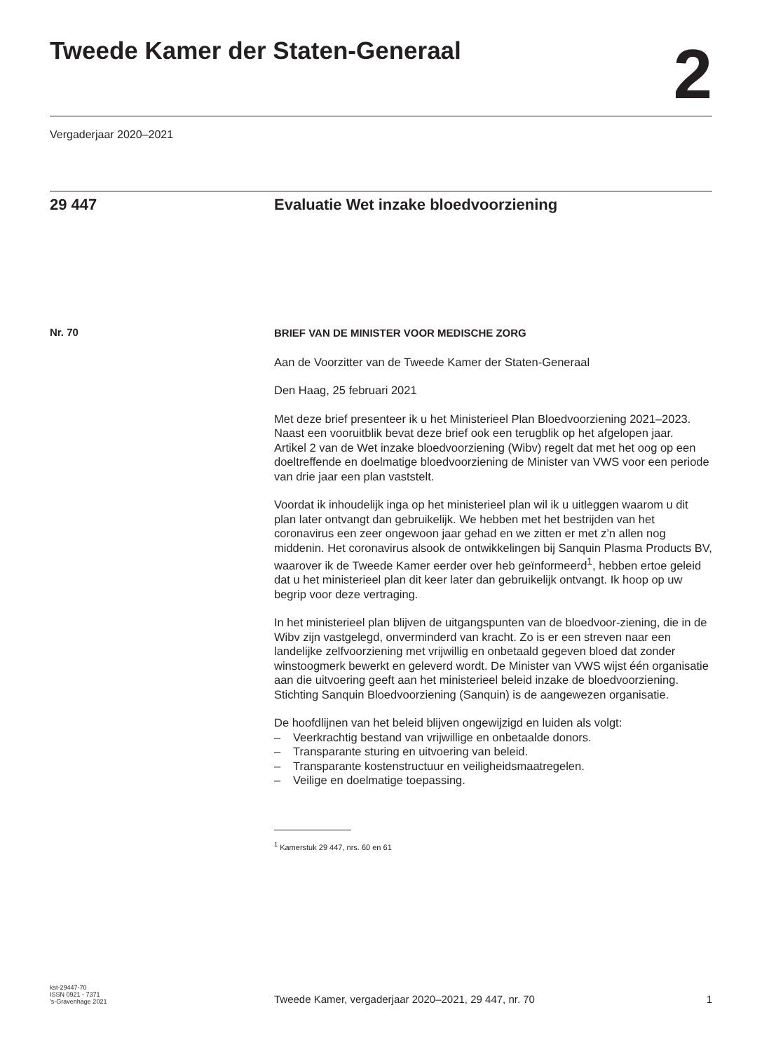Tweede Kamer der Staten-Generaal
2
Vergaderjaar 2020–2021
29 447 Evaluatie Wet inzake bloedvoorziening
Nr. 70
BRIEF VAN DE MINISTER VOOR MEDISCHE ZORG
Aan de Voorzitter van de Tweede Kamer der Staten-Generaal
Den Haag, 25 februari 2021
Met deze brief presenteer ik u het Ministerieel Plan Bloedvoorziening 2021–2023. Naast een vooruitblik bevat deze brief ook een terugblik op het afgelopen jaar.
Artikel 2 van de Wet inzake bloedvoorziening (Wibv) regelt dat met het oog op een doeltreffende en doelmatige bloedvoorziening de Minister van VWS voor een periode van drie jaar een plan vaststelt.
Voordat ik inhoudelijk inga op het ministerieel plan wil ik u uitleggen waarom u dit plan later ontvangt dan gebruikelijk. We hebben met het bestrijden van het coronavirus een zeer ongewoon jaar gehad en we zitten er met z’n allen nog middenin. Het coronavirus alsook de ontwikkelingen bij Sanquin Plasma Products BV, waarover ik de Tweede Kamer eerder over heb geïnformeerd<sup>1</sup>, hebben ertoe geleid dat u het ministerieel plan dit keer later dan gebruikelijk ontvangt. Ik hoop op uw begrip voor deze vertraging.
In het ministerieel plan blijven de uitgangspunten van de bloedvoor-ziening, die in de Wibv zijn vastgelegd, onverminderd van kracht. Zo is er een streven naar een landelijke zelfvoorziening met vrijwillig en onbetaald gegeven bloed dat zonder winstoogmerk bewerkt en geleverd wordt. De Minister van VWS wijst één organisatie aan die uitvoering geeft aan het ministerieel beleid inzake de bloedvoorziening. Stichting Sanquin Bloedvoorziening (Sanquin) is de aangewezen organisatie.
De hoofdlijnen van het beleid blijven ongewijzigd en luiden als volgt:
– Veerkrachtig bestand van vrijwillige en onbetaalde donors.
– Transparante sturing en uitvoering van beleid.
– Transparante kostenstructuur en veiligheidsmaatregelen.
– Veilige en doelmatige toepassing.
<sup>1</sup> Kamerstuk 29 447, nrs. 60 en 61
kst-29447-70
ISSN 0921 - 7371
’s-Gravenhage 2021
Tweede Kamer, vergaderjaar 2020–2021, 29 447, nr. 70 1